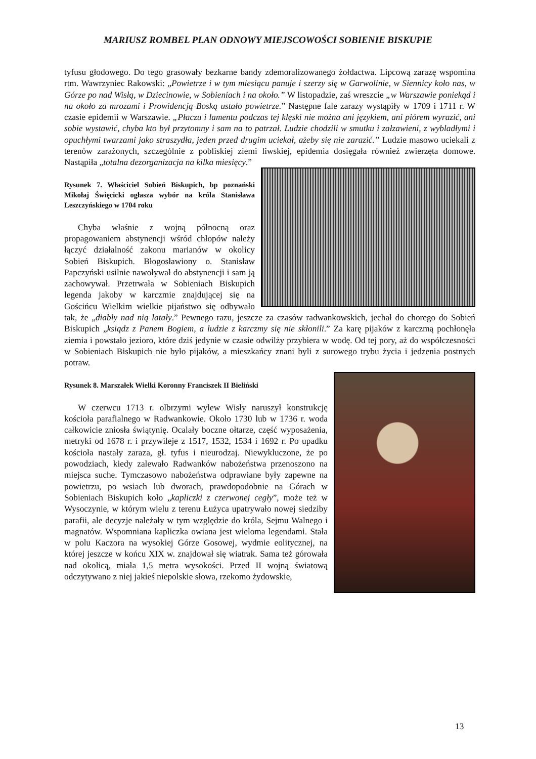MARIUSZ ROMBEL PLAN ODNOWY MIEJSCOWOŚCI SOBIENIE BISKUPIE
tyfusu głodowego. Do tego grasowały bezkarne bandy zdemoralizowanego żołdactwa. Lipcową zarazę wspomina rtm. Wawrzyniec Rakowski: „Powietrze i w tym miesiącu panuje i szerzy się w Garwolinie, w Siennicy koło nas, w Górze po nad Wisłą, w Dziecinowie, w Sobieniach i na około.” W listopadzie, zaś wreszcie „w Warszawie poniekąd i na około za mrozami i Prowidencją Boską ustało powietrze.” Następne fale zarazy wystąpiły w 1709 i 1711 r. W czasie epidemii w Warszawie. „Płaczu i lamentu podczas tej klęski nie można ani językiem, ani piórem wyrazić, ani sobie wystawić, chyba kto był przytomny i sam na to patrzał. Ludzie chodzili w smutku i załzawieni, z wybladłymi i opuchłymi twarzami jako straszydła, jeden przed drugim uciekał, ażeby się nie zarazić.” Ludzie masowo uciekali z terenów zarażonych, szczególnie z pobliskiej ziemi liwskiej, epidemia dosięgała również zwierzęta domowe. Nastąpiła „totalna dezorganizacja na kilka miesięcy.”
Rysunek 7. Właściciel Sobień Biskupich, bp poznański Mikołaj Święcicki ogłasza wybór na króla Stanisława Leszczyńskiego w 1704 roku
Chyba właśnie z wojną północną oraz propagowaniem abstynencji wśród chłopów należy łączyć działalność zakonu marianów w okolicy Sobień Biskupich. Błogosławiony o. Stanisław Papczyński usilnie nawoływał do abstynencji i sam ją zachowywał. Przetrwała w Sobieniach Biskupich legenda jakoby w karczmie znajdującej się na Gościńcu Wielkim wielkie pijaństwo się odbywało tak, że „diabły nad nią latały.” Pewnego razu, jeszcze za czasów radwankowskich, jechał do chorego do Sobień Biskupich „ksiądz z Panem Bogiem, a ludzie z karczmy się nie skłonili.” Za karę pijaków z karczmą pochłonęła ziemia i powstało jezioro, które dziś jedynie w czasie odwilży przybiera w wodę. Od tej pory, aż do współczesności w Sobieniach Biskupich nie było pijaków, a mieszkańcy znani byli z surowego trybu życia i jedzenia postnych potraw.
Rysunek 8. Marszałek Wielki Koronny Franciszek II Bieliński
W czerwcu 1713 r. olbrzymi wylew Wisły naruszył konstrukcję kościoła parafialnego w Radwankowie. Około 1730 lub w 1736 r. woda całkowicie zniosła świątynię. Ocalały boczne ołtarze, część wyposażenia, metryki od 1678 r. i przywileje z 1517, 1532, 1534 i 1692 r. Po upadku kościoła nastały zaraza, gł. tyfus i nieurodzaj. Niewykluczone, że po powodziach, kiedy zalewało Radwanków nabożeństwa przenoszono na miejsca suche. Tymczasowo nabożeństwa odprawiane były zapewne na powietrzu, po wsiach lub dworach, prawdopodobnie na Górach w Sobieniach Biskupich koło „kapliczki z czerwonej cegły”, może też w Wysoczynie, w którym wielu z terenu Łużyca upatrywało nowej siedziby parafii, ale decyzje należały w tym względzie do króla, Sejmu Walnego i magnatów. Wspomniana kapliczka owiana jest wieloma legendami. Stała w polu Kaczora na wysokiej Górze Gosowej, wydmie eolitycznej, na której jeszcze w końcu XIX w. znajdował się wiatrak. Sama też górowała nad okolicą, miała 1,5 metra wysokości. Przed II wojną światową odczytywano z niej jakieś niepolskie słowa, rzekomo żydowskie,
13